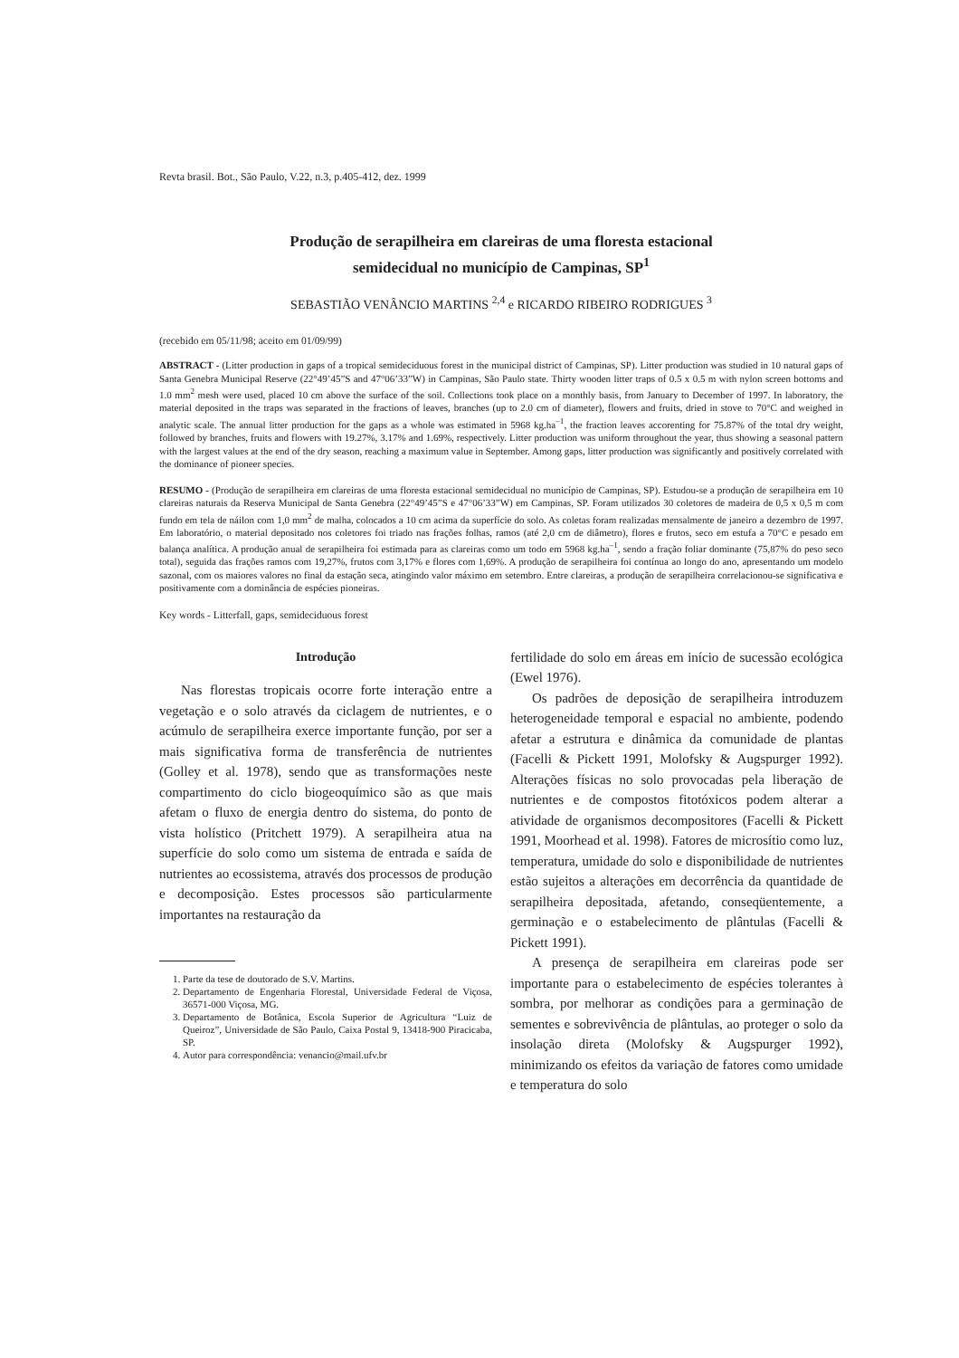Revta brasil. Bot., São Paulo, V.22, n.3, p.405-412, dez. 1999
Produção de serapilheira em clareiras de uma floresta estacional
semidecidual no município de Campinas, SP<sup>1</sup>
SEBASTIÃO VENÂNCIO MARTINS <sup>2,4</sup> e RICARDO RIBEIRO RODRIGUES <sup>3</sup>
(recebido em 05/11/98; aceito em 01/09/99)
ABSTRACT - (Litter production in gaps of a tropical semideciduous forest in the municipal district of Campinas, SP). Litter production was studied in 10 natural gaps of Santa Genebra Municipal Reserve (22°49’45”S and 47°06’33”W) in Campinas, São Paulo state. Thirty wooden litter traps of 0.5 x 0.5 m with nylon screen bottoms and 1.0 mm<sup>2</sup> mesh were used, placed 10 cm above the surface of the soil. Collections took place on a monthly basis, from January to December of 1997. In laboratory, the material deposited in the traps was separated in the fractions of leaves, branches (up to 2.0 cm of diameter), flowers and fruits, dried in stove to 70°C and weighed in analytic scale. The annual litter production for the gaps as a whole was estimated in 5968 kg.ha<sup>–1</sup>, the fraction leaves accorenting for 75.87% of the total dry weight, followed by branches, fruits and flowers with 19.27%, 3.17% and 1.69%, respectively. Litter production was uniform throughout the year, thus showing a seasonal pattern with the largest values at the end of the dry season, reaching a maximum value in September. Among gaps, litter production was significantly and positively correlated with the dominance of pioneer species.
RESUMO - (Produção de serapilheira em clareiras de uma floresta estacional semidecidual no município de Campinas, SP). Estudou-se a produção de serapilheira em 10 clareiras naturais da Reserva Municipal de Santa Genebra (22°49’45”S e 47°06’33”W) em Campinas, SP. Foram utilizados 30 coletores de madeira de 0,5 x 0,5 m com fundo em tela de náilon com 1,0 mm<sup>2</sup> de malha, colocados a 10 cm acima da superfície do solo. As coletas foram realizadas mensalmente de janeiro a dezembro de 1997. Em laboratório, o material depositado nos coletores foi triado nas frações folhas, ramos (até 2,0 cm de diâmetro), flores e frutos, seco em estufa a 70°C e pesado em balança analítica. A produção anual de serapilheira foi estimada para as clareiras como um todo em 5968 kg.ha<sup>–1</sup>, sendo a fração foliar dominante (75,87% do peso seco total), seguida das frações ramos com 19,27%, frutos com 3,17% e flores com 1,69%. A produção de serapilheira foi contínua ao longo do ano, apresentando um modelo sazonal, com os maiores valores no final da estação seca, atingindo valor máximo em setembro. Entre clareiras, a produção de serapilheira correlacionou-se significativa e positivamente com a dominância de espécies pioneiras.
Key words - Litterfall, gaps, semideciduous forest
Introdução
Nas florestas tropicais ocorre forte interação entre a vegetação e o solo através da ciclagem de nutrientes, e o acúmulo de serapilheira exerce importante função, por ser a mais significativa forma de transferência de nutrientes (Golley et al. 1978), sendo que as transformações neste compartimento do ciclo biogeoquímico são as que mais afetam o fluxo de energia dentro do sistema, do ponto de vista holístico (Pritchett 1979). A serapilheira atua na superfície do solo como um sistema de entrada e saída de nutrientes ao ecossistema, através dos processos de produção e decomposição. Estes processos são particularmente importantes na restauração da
1. Parte da tese de doutorado de S.V. Martins.
2. Departamento de Engenharia Florestal, Universidade Federal de Viçosa, 36571-000 Viçosa, MG.
3. Departamento de Botânica, Escola Superior de Agricultura “Luiz de Queiroz”, Universidade de São Paulo, Caixa Postal 9, 13418-900 Piracicaba, SP.
4. Autor para correspondência: venancio@mail.ufv.br
fertilidade do solo em áreas em início de sucessão ecológica (Ewel 1976).
Os padrões de deposição de serapilheira introduzem heterogeneidade temporal e espacial no ambiente, podendo afetar a estrutura e dinâmica da comunidade de plantas (Facelli & Pickett 1991, Molofsky & Augspurger 1992). Alterações físicas no solo provocadas pela liberação de nutrientes e de compostos fitotóxicos podem alterar a atividade de organismos decompositores (Facelli & Pickett 1991, Moorhead et al. 1998). Fatores de microsítio como luz, temperatura, umidade do solo e disponibilidade de nutrientes estão sujeitos a alterações em decorrência da quantidade de serapilheira depositada, afetando, conseqüentemente, a germinação e o estabelecimento de plântulas (Facelli & Pickett 1991).
A presença de serapilheira em clareiras pode ser importante para o estabelecimento de espécies tolerantes à sombra, por melhorar as condições para a germinação de sementes e sobrevivência de plântulas, ao proteger o solo da insolação direta (Molofsky & Augspurger 1992), minimizando os efeitos da variação de fatores como umidade e temperatura do solo